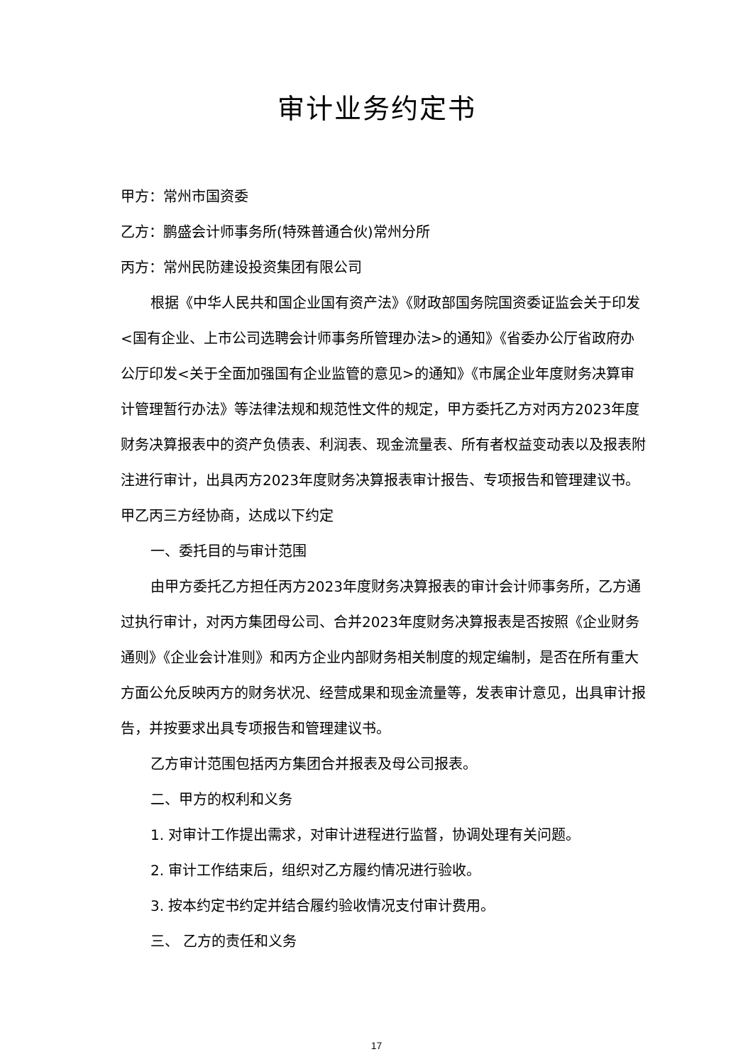审计业务约定书
甲方：常州市国资委
乙方：鹏盛会计师事务所(特殊普通合伙)常州分所
丙方：常州民防建设投资集团有限公司
根据《中华人民共和国企业国有资产法》《财政部国务院国资委证监会关于印发<国有企业、上市公司选聘会计师事务所管理办法>的通知》《省委办公厅省政府办公厅印发<关于全面加强国有企业监管的意见>的通知》《市属企业年度财务决算审计管理暂行办法》等法律法规和规范性文件的规定，甲方委托乙方对丙方2023年度财务决算报表中的资产负债表、利润表、现金流量表、所有者权益变动表以及报表附注进行审计，出具丙方2023年度财务决算报表审计报告、专项报告和管理建议书。甲乙丙三方经协商，达成以下约定
一、委托目的与审计范围
由甲方委托乙方担任丙方2023年度财务决算报表的审计会计师事务所，乙方通过执行审计，对丙方集团母公司、合并2023年度财务决算报表是否按照《企业财务通则》《企业会计准则》和丙方企业内部财务相关制度的规定编制，是否在所有重大方面公允反映丙方的财务状况、经营成果和现金流量等，发表审计意见，出具审计报告，并按要求出具专项报告和管理建议书。
乙方审计范围包括丙方集团合并报表及母公司报表。
二、甲方的权利和义务
1. 对审计工作提出需求，对审计进程进行监督，协调处理有关问题。
2. 审计工作结束后，组织对乙方履约情况进行验收。
3. 按本约定书约定并结合履约验收情况支付审计费用。
三、 乙方的责任和义务
17